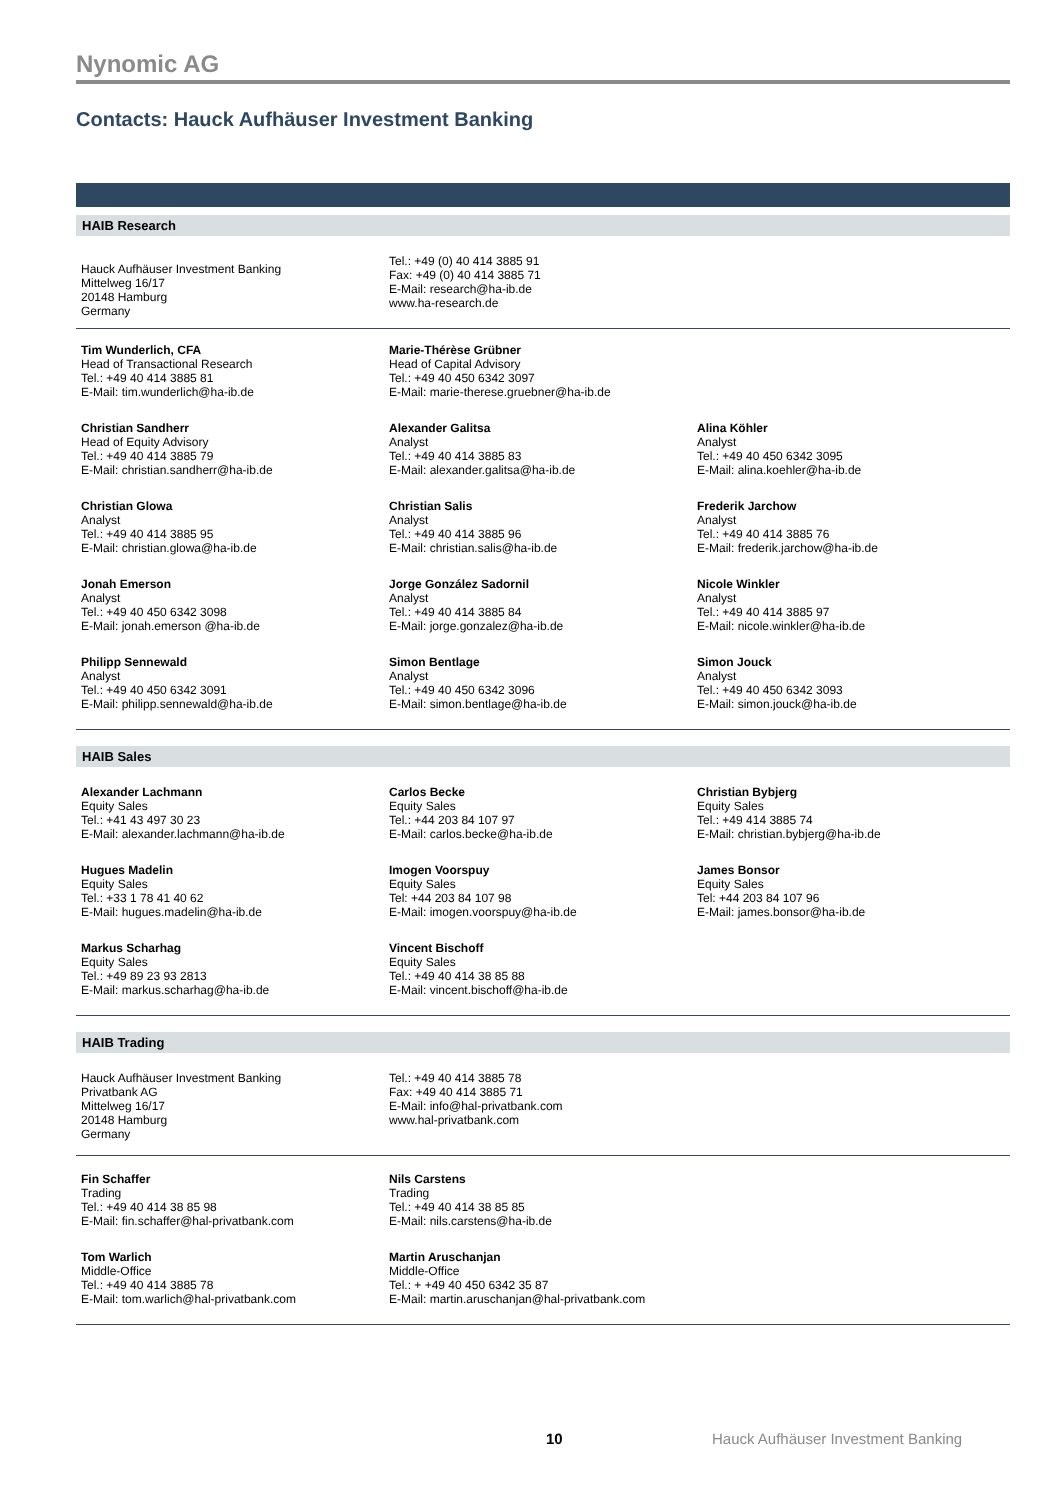Nynomic AG
Contacts: Hauck Aufhäuser Investment Banking
HAIB Research
Hauck Aufhäuser Investment Banking
Mittelweg 16/17
20148 Hamburg
Germany
Tel.: +49 (0) 40 414 3885 91
Fax: +49 (0) 40 414 3885 71
E-Mail: research@ha-ib.de
www.ha-research.de
Tim Wunderlich, CFA
Head of Transactional Research
Tel.: +49 40 414 3885 81
E-Mail: tim.wunderlich@ha-ib.de
Marie-Thérèse Grübner
Head of Capital Advisory
Tel.: +49 40 450 6342 3097
E-Mail: marie-therese.gruebner@ha-ib.de
Christian Sandherr
Head of Equity Advisory
Tel.: +49 40 414 3885 79
E-Mail: christian.sandherr@ha-ib.de
Alexander Galitsa
Analyst
Tel.: +49 40 414 3885 83
E-Mail: alexander.galitsa@ha-ib.de
Alina Köhler
Analyst
Tel.: +49 40 450 6342 3095
E-Mail: alina.koehler@ha-ib.de
Christian Glowa
Analyst
Tel.: +49 40 414 3885 95
E-Mail: christian.glowa@ha-ib.de
Christian Salis
Analyst
Tel.: +49 40 414 3885 96
E-Mail: christian.salis@ha-ib.de
Frederik Jarchow
Analyst
Tel.: +49 40 414 3885 76
E-Mail: frederik.jarchow@ha-ib.de
Jonah Emerson
Analyst
Tel.: +49 40 450 6342 3098
E-Mail: jonah.emerson @ha-ib.de
Jorge González Sadornil
Analyst
Tel.: +49 40 414 3885 84
E-Mail: jorge.gonzalez@ha-ib.de
Nicole Winkler
Analyst
Tel.: +49 40 414 3885 97
E-Mail: nicole.winkler@ha-ib.de
Philipp Sennewald
Analyst
Tel.: +49 40 450 6342 3091
E-Mail: philipp.sennewald@ha-ib.de
Simon Bentlage
Analyst
Tel.: +49 40 450 6342 3096
E-Mail: simon.bentlage@ha-ib.de
Simon Jouck
Analyst
Tel.: +49 40 450 6342 3093
E-Mail: simon.jouck@ha-ib.de
HAIB Sales
Alexander Lachmann
Equity Sales
Tel.: +41 43 497 30 23
E-Mail: alexander.lachmann@ha-ib.de
Carlos Becke
Equity Sales
Tel.: +44 203 84 107 97
E-Mail: carlos.becke@ha-ib.de
Christian Bybjerg
Equity Sales
Tel.: +49 414 3885 74
E-Mail: christian.bybjerg@ha-ib.de
Hugues Madelin
Equity Sales
Tel.: +33 1 78 41 40 62
E-Mail: hugues.madelin@ha-ib.de
Imogen Voorspuy
Equity Sales
Tel: +44 203 84 107 98
E-Mail: imogen.voorspuy@ha-ib.de
James Bonsor
Equity Sales
Tel: +44 203 84 107 96
E-Mail: james.bonsor@ha-ib.de
Markus Scharhag
Equity Sales
Tel.: +49 89 23 93 2813
E-Mail: markus.scharhag@ha-ib.de
Vincent Bischoff
Equity Sales
Tel.: +49 40 414 38 85 88
E-Mail: vincent.bischoff@ha-ib.de
HAIB Trading
Hauck Aufhäuser Investment Banking
Privatbank AG
Mittelweg 16/17
20148 Hamburg
Germany
Tel.: +49 40 414 3885 78
Fax: +49 40 414 3885 71
E-Mail: info@hal-privatbank.com
www.hal-privatbank.com
Fin Schaffer
Trading
Tel.: +49 40 414 38 85 98
E-Mail: fin.schaffer@hal-privatbank.com
Nils Carstens
Trading
Tel.: +49 40 414 38 85 85
E-Mail: nils.carstens@ha-ib.de
Tom Warlich
Middle-Office
Tel.: +49 40 414 3885 78
E-Mail: tom.warlich@hal-privatbank.com
Martin Aruschanjan
Middle-Office
Tel.: + +49 40 450 6342 35 87
E-Mail: martin.aruschanjan@hal-privatbank.com
10 Hauck Aufhäuser Investment Banking